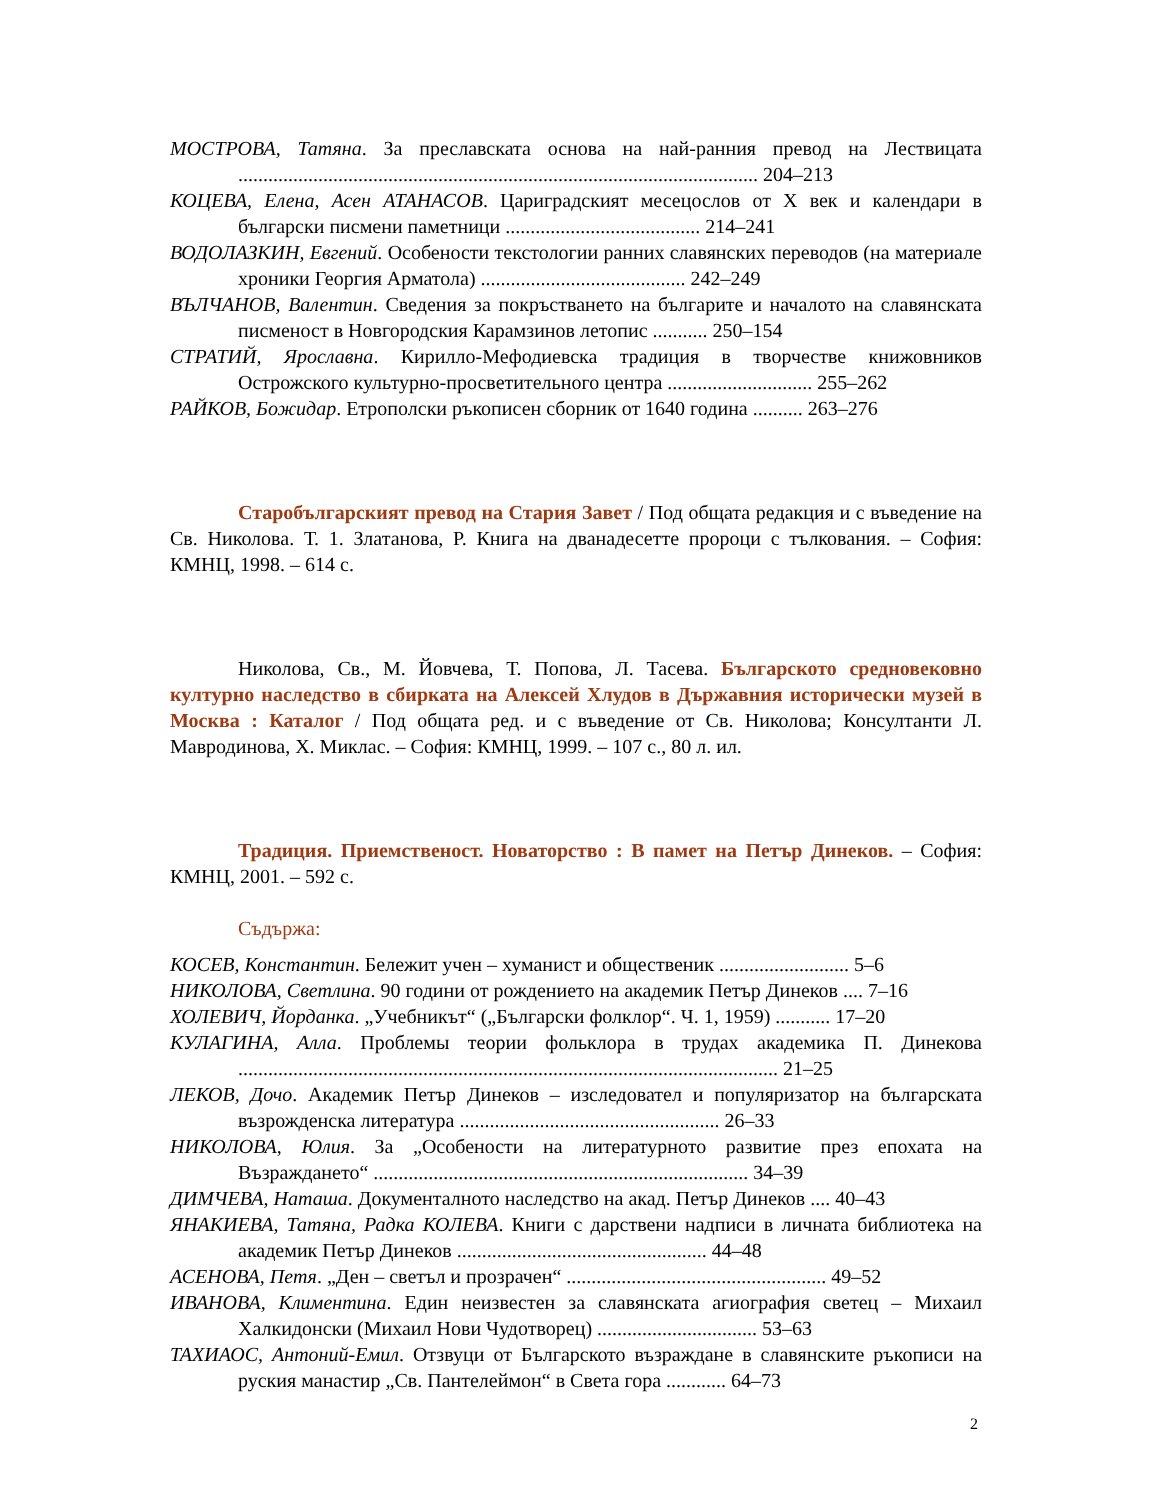МОСТРОВА, Татяна. За преславската основа на най-ранния превод на Лествицата ........................................................................................................ 204–213
КОЦЕВА, Елена, Асен АТАНАСОВ. Цариградският месецослов от Х век и календари в български писмени паметници ....................................... 214–241
ВОДОЛАЗКИН, Евгений. Особености текстологии ранних славянских переводов (на материале хроники Георгия Арматола) ......................................... 242–249
ВЪЛЧАНОВ, Валентин. Сведения за покръстването на българите и началото на славянската писменост в Новгородския Карамзинов летопис ........... 250–154
СТРАТИЙ, Ярославна. Кирилло-Мефодиевска традиция в творчестве книжовников Острожского культурно-просветительного центра ............................. 255–262
РАЙКОВ, Божидар. Етрополски ръкописен сборник от 1640 година .......... 263–276
Старобългарският превод на Стария Завет / Под общата редакция и с въведение на Св. Николова. Т. 1. Златанова, Р. Книга на дванадесетте пророци с тълкования. – София: КМНЦ, 1998. – 614 с.
Николова, Св., М. Йовчева, Т. Попова, Л. Тасева. Българското средновековно културно наследство в сбирката на Алексей Хлудов в Държавния исторически музей в Москва : Каталог / Под общата ред. и с въведение от Св. Николова; Консултанти Л. Мавродинова, Х. Миклас. – София: КМНЦ, 1999. – 107 с., 80 л. ил.
Традиция. Приемственост. Новаторство : В памет на Петър Динеков. – София: КМНЦ, 2001. – 592 с.
Съдържа:
КОСЕВ, Константин. Бележит учен – хуманист и общественик .......................... 5–6
НИКОЛОВА, Светлина. 90 години от рождението на академик Петър Динеков .... 7–16
ХОЛЕВИЧ, Йорданка. „Учебникът“ („Български фолклор“. Ч. 1, 1959) ........... 17–20
КУЛАГИНА, Алла. Проблемы теории фольклора в трудах академика П. Динекова ............................................................................................................ 21–25
ЛЕКОВ, Дочо. Академик Петър Динеков – изследовател и популяризатор на българската възрожденска литература .................................................... 26–33
НИКОЛОВА, Юлия. За „Особености на литературното развитие през епохата на Възраждането“ ........................................................................... 34–39
ДИМЧЕВА, Наташа. Документалното наследство на акад. Петър Динеков .... 40–43
ЯНАКИЕВА, Татяна, Радка КОЛЕВА. Книги с дарствени надписи в личната библиотека на академик Петър Динеков .................................................. 44–48
АСЕНОВА, Петя. „Ден – светъл и прозрачен“ .................................................... 49–52
ИВАНОВА, Климентина. Един неизвестен за славянската агиография светец – Михаил Халкидонски (Михаил Нови Чудотворец) ................................ 53–63
ТАХИАОС, Антоний-Емил. Отзвуци от Българското възраждане в славянските ръкописи на руския манастир „Св. Пантелеймон“ в Света гора ............ 64–73
2